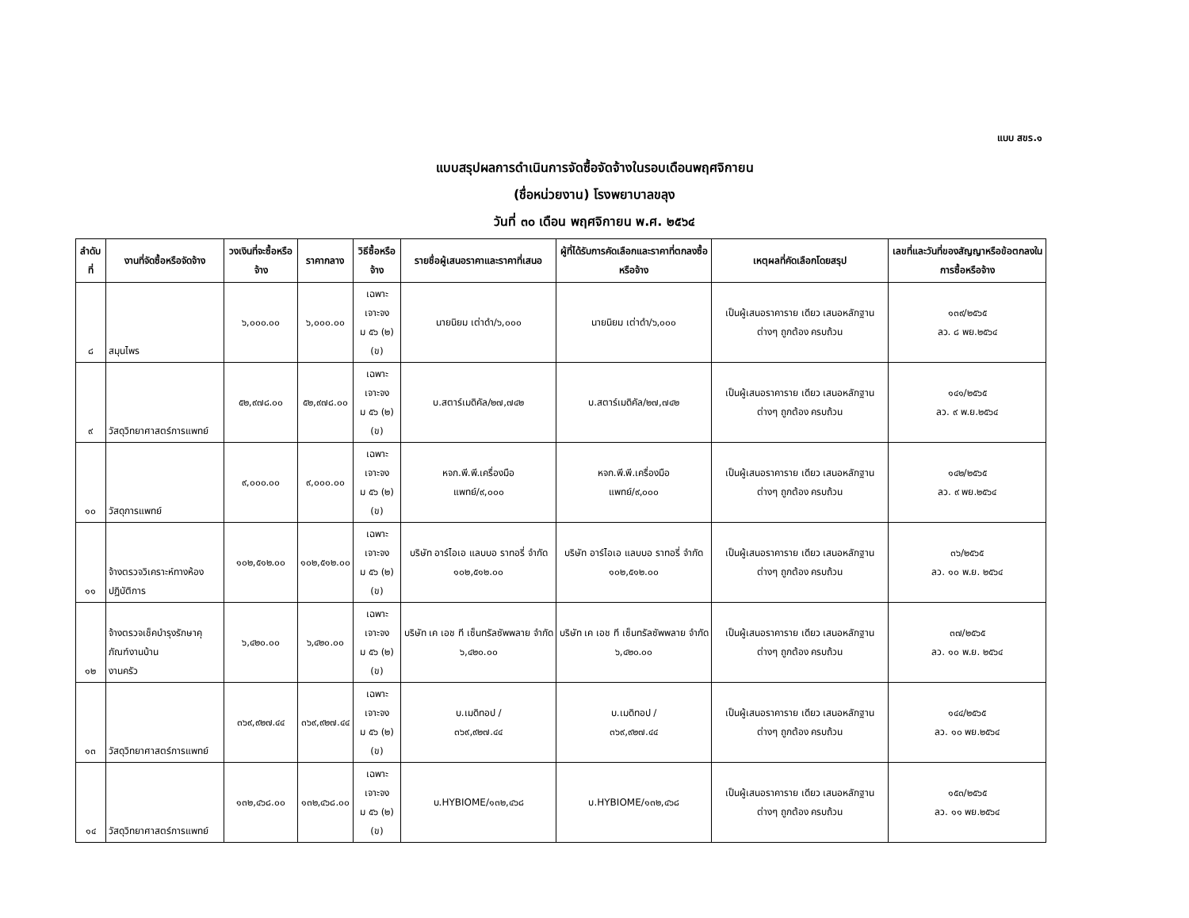แบบ สขร.๑
แบบสรุปผลการดำเนินการจัดซื้อจัดจ้างในรอบเดือนพฤศจิกายน
(ชื่อหน่วยงาน) โรงพยาบาลขลุง
วันที่ ๓๐ เดือน พฤศจิกายน พ.ศ. ๒๕๖๔
| ลำดับที่ | งานที่จัดซื้อหรือจัดจ้าง | วงเงินที่จะซื้อหรือจ้าง | ราคากลาง | วิธีซื้อหรือจ้าง | รายชื่อผู้เสนอราคาและราคาที่เสนอ | ผู้ที่ได้รับการคัดเลือกและราคาที่ตกลงซื้อหรือจ้าง | เหตุผลที่คัดเลือกโดยสรุป | เลขที่และวันที่ของสัญญาหรือข้อตกลงในการซื้อหรือจ้าง |
| --- | --- | --- | --- | --- | --- | --- | --- | --- |
| ๘ | สมุนไพร | ๖,๐๐๐.๐๐ | ๖,๐๐๐.๐๐ | เฉพาะเจาะจง ม ๕๖ (๒) (ข) | นายนิยม เต่าดำ/๖,๐๐๐ | นายนิยม เต่าดำ/๖,๐๐๐ | เป็นผู้เสนอราคาราย เดียว เสนอหลักฐาน ต่างๆ ถูกต้อง ครบถ้วน | ๑๓๙/๒๕๖๕ ลว. ๘ พย.๒๕๖๔ |
| ๙ | วัสดุวิทยาศาสตร์การแพทย์ | ๕๒,๙๗๘.๐๐ | ๕๒,๙๗๘.๐๐ | เฉพาะเจาะจง ม ๕๖ (๒) (ข) | บ.สตาร์เมดิคัล/๒๗,๗๔๒ | บ.สตาร์เมดิคัล/๒๗,๗๔๒ | เป็นผู้เสนอราคาราย เดียว เสนอหลักฐาน ต่างๆ ถูกต้อง ครบถ้วน | ๑๔๑/๒๕๖๕ ลว. ๙ พ.ย.๒๕๖๔ |
| ๑๐ | วัสดุการแพทย์ | ๙,๐๐๐.๐๐ | ๙,๐๐๐.๐๐ | เฉพาะเจาะจง ม ๕๖ (๒) (ข) | หจก.พี.พี.เครื่องมือ แพทย์/๙,๐๐๐ | หจก.พี.พี.เครื่องมือ แพทย์/๙,๐๐๐ | เป็นผู้เสนอราคาราย เดียว เสนอหลักฐาน ต่างๆ ถูกต้อง ครบถ้วน | ๑๔๒/๒๕๖๕ ลว. ๙ พย.๒๕๖๔ |
| ๑๑ | จ้างตรวจวิเคราะห์ทางห้องปฏิบัติการ | ๑๐๒,๕๑๒.๐๐ | ๑๐๒,๕๑๒.๐๐ | เฉพาะเจาะจง ม ๕๖ (๒) (ข) | บริษัท อาร์ไอเอ แลบบอ ราทอรี่ จำกัด ๑๐๒,๕๑๒.๐๐ | บริษัท อาร์ไอเอ แลบบอ ราทอรี่ จำกัด ๑๐๒,๕๑๒.๐๐ | เป็นผู้เสนอราคาราย เดียว เสนอหลักฐาน ต่างๆ ถูกต้อง ครบถ้วน | ๓๖/๒๕๖๕ ลว. ๑๐ พ.ย. ๒๕๖๔ |
| ๑๒ | จ้างตรวจเช็คบำรุงรักษาคุภัณฑ์งานบ้าน งานครัว | ๖,๔๒๐.๐๐ | ๖,๔๒๐.๐๐ | เฉพาะเจาะจง ม ๕๖ (๒) (ข) | บริษัท เค เอช ที เซ็นทรัลซัพพลาย จำกัด ๖,๔๒๐.๐๐ | บริษัท เค เอช ที เซ็นทรัลซัพพลาย จำกัด ๖,๔๒๐.๐๐ | เป็นผู้เสนอราคาราย เดียว เสนอหลักฐาน ต่างๆ ถูกต้อง ครบถ้วน | ๓๗/๒๕๖๕ ลว. ๑๐ พ.ย. ๒๕๖๔ |
| ๑๓ | วัสดุวิทยาศาสตร์การแพทย์ | ๓๖๙,๙๒๗.๔๔ | ๓๖๙,๙๒๗.๔๔ | เฉพาะเจาะจง ม ๕๖ (๒) (ข) | บ.เมดิทอป / ๓๖๙,๙๒๗.๔๔ | บ.เมดิทอป / ๓๖๙,๙๒๗.๔๔ | เป็นผู้เสนอราคาราย เดียว เสนอหลักฐาน ต่างๆ ถูกต้อง ครบถ้วน | ๑๔๔/๒๕๖๕ ลว. ๑๐ พย.๒๕๖๔ |
| ๑๔ | วัสดุวิทยาศาสตร์การแพทย์ | ๑๓๒,๔๖๘.๐๐ | ๑๓๒,๔๖๘.๐๐ | เฉพาะเจาะจง ม ๕๖ (๒) (ข) | บ.HYBIOME/๑๓๒,๔๖๘ | บ.HYBIOME/๑๓๒,๔๖๘ | เป็นผู้เสนอราคาราย เดียว เสนอหลักฐาน ต่างๆ ถูกต้อง ครบถ้วน | ๑๕๓/๒๕๖๕ ลว. ๑๑ พย.๒๕๖๔ |